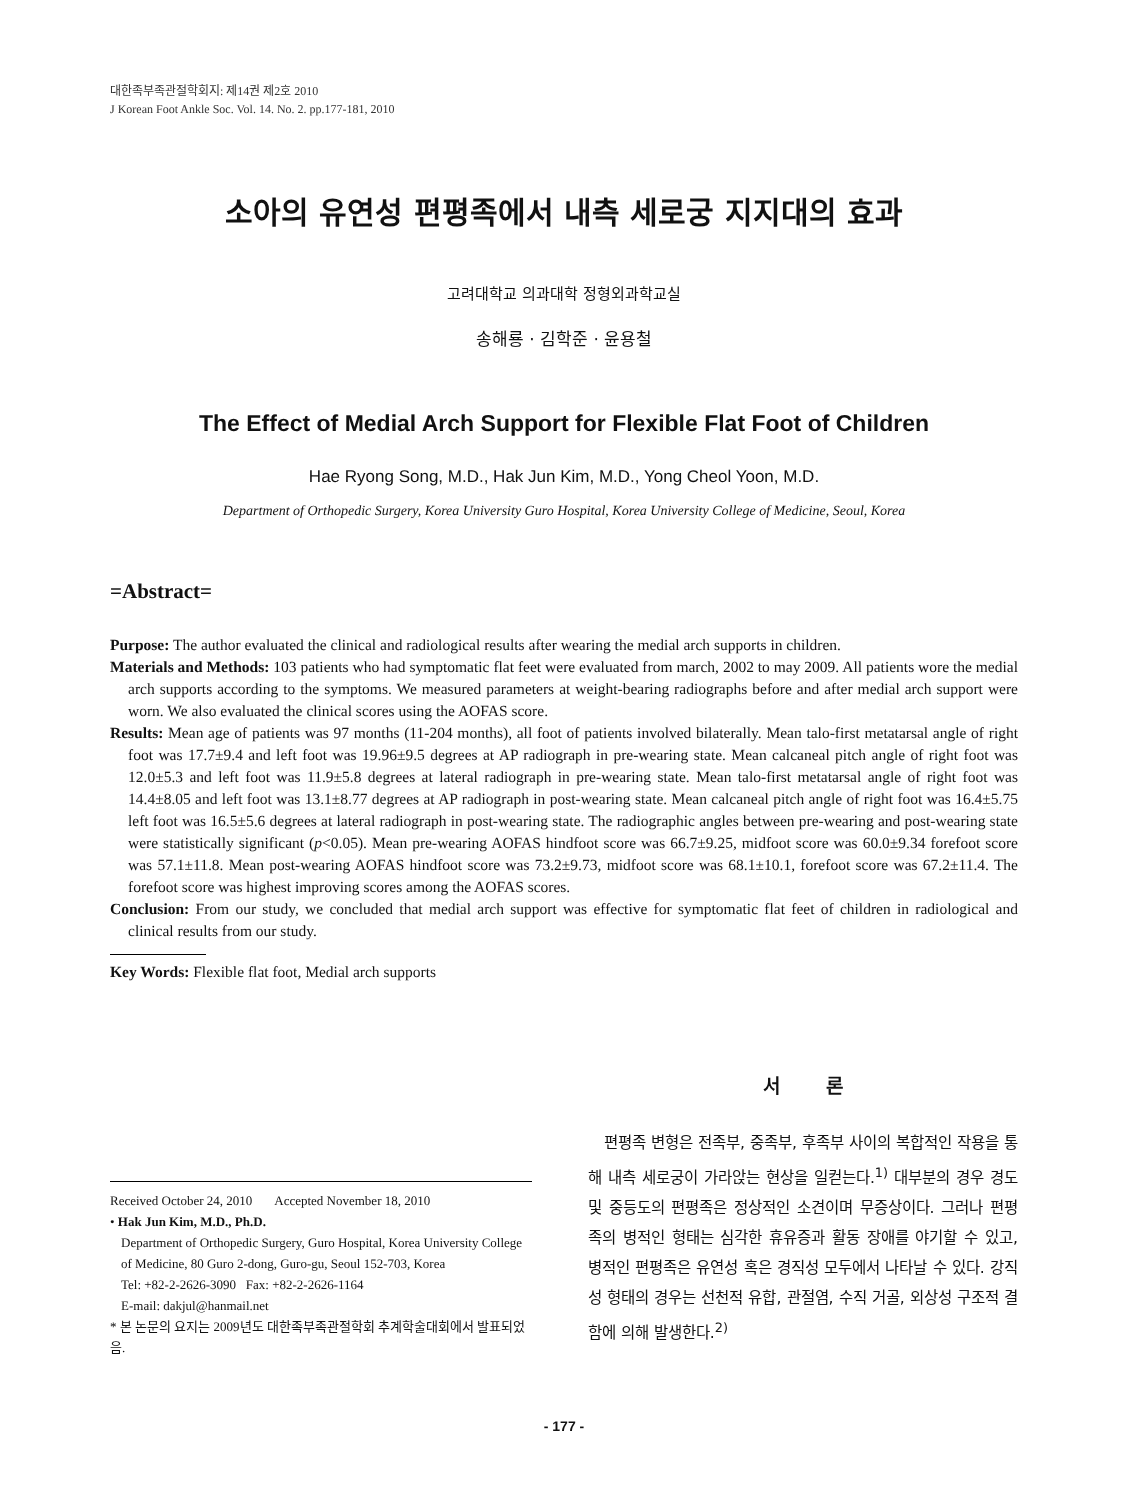대한족부족관절학회지: 제14권 제2호 2010
J Korean Foot Ankle Soc. Vol. 14. No. 2. pp.177-181, 2010
소아의 유연성 편평족에서 내측 세로궁 지지대의 효과
고려대학교 의과대학 정형외과학교실
송해룡 · 김학준 · 윤용철
The Effect of Medial Arch Support for Flexible Flat Foot of Children
Hae Ryong Song, M.D., Hak Jun Kim, M.D., Yong Cheol Yoon, M.D.
Department of Orthopedic Surgery, Korea University Guro Hospital, Korea University College of Medicine, Seoul, Korea
=Abstract=
Purpose: The author evaluated the clinical and radiological results after wearing the medial arch supports in children.
Materials and Methods: 103 patients who had symptomatic flat feet were evaluated from march, 2002 to may 2009. All patients wore the medial arch supports according to the symptoms. We measured parameters at weight-bearing radiographs before and after medial arch support were worn. We also evaluated the clinical scores using the AOFAS score.
Results: Mean age of patients was 97 months (11-204 months), all foot of patients involved bilaterally. Mean talo-first metatarsal angle of right foot was 17.7±9.4 and left foot was 19.96±9.5 degrees at AP radiograph in pre-wearing state. Mean calcaneal pitch angle of right foot was 12.0±5.3 and left foot was 11.9±5.8 degrees at lateral radiograph in pre-wearing state. Mean talo-first metatarsal angle of right foot was 14.4±8.05 and left foot was 13.1±8.77 degrees at AP radiograph in post-wearing state. Mean calcaneal pitch angle of right foot was 16.4±5.75 left foot was 16.5±5.6 degrees at lateral radiograph in post-wearing state. The radiographic angles between pre-wearing and post-wearing state were statistically significant (p<0.05). Mean pre-wearing AOFAS hindfoot score was 66.7±9.25, midfoot score was 60.0±9.34 forefoot score was 57.1±11.8. Mean post-wearing AOFAS hindfoot score was 73.2±9.73, midfoot score was 68.1±10.1, forefoot score was 67.2±11.4. The forefoot score was highest improving scores among the AOFAS scores.
Conclusion: From our study, we concluded that medial arch support was effective for symptomatic flat feet of children in radiological and clinical results from our study.
Key Words: Flexible flat foot, Medial arch supports
Received October 24, 2010 Accepted November 18, 2010
• Hak Jun Kim, M.D., Ph.D.
Department of Orthopedic Surgery, Guro Hospital, Korea University College of Medicine, 80 Guro 2-dong, Guro-gu, Seoul 152-703, Korea
Tel: +82-2-2626-3090 Fax: +82-2-2626-1164
E-mail: dakjul@hanmail.net
* 본 논문의 요지는 2009년도 대한족부족관절학회 추계학술대회에서 발표되었음.
서 론
편평족 변형은 전족부, 중족부, 후족부 사이의 복합적인 작용을 통해 내측 세로궁이 가라앉는 현상을 일컫는다.<sup>1)</sup> 대부분의 경우 경도 및 중등도의 편평족은 정상적인 소견이며 무증상이다. 그러나 편평족의 병적인 형태는 심각한 휴유증과 활동 장애를 야기할 수 있고, 병적인 편평족은 유연성 혹은 경직성 모두에서 나타날 수 있다. 강직성 형태의 경우는 선천적 유합, 관절염, 수직 거골, 외상성 구조적 결함에 의해 발생한다.<sup>2)</sup>
- 177 -